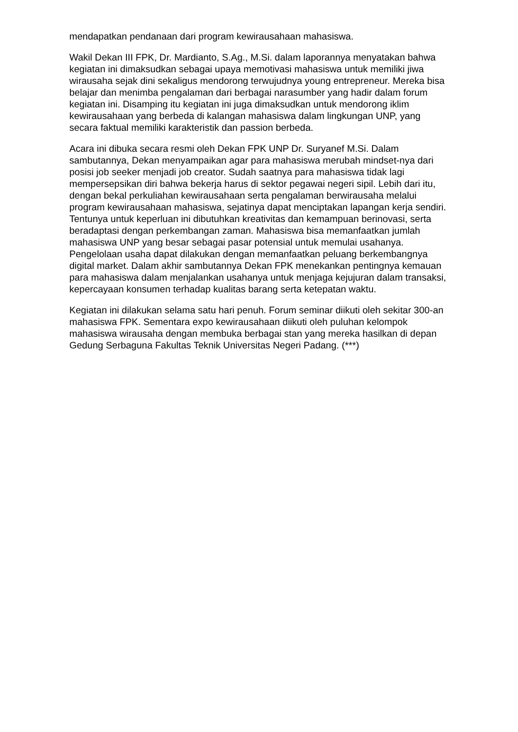mendapatkan pendanaan dari program kewirausahaan mahasiswa.
Wakil Dekan III FPK, Dr. Mardianto, S.Ag., M.Si. dalam laporannya menyatakan bahwa kegiatan ini dimaksudkan sebagai upaya memotivasi mahasiswa untuk memiliki jiwa wirausaha sejak dini sekaligus mendorong terwujudnya young entrepreneur. Mereka bisa belajar dan menimba pengalaman dari berbagai narasumber yang hadir dalam forum kegiatan ini. Disamping itu kegiatan ini juga dimaksudkan untuk mendorong iklim kewirausahaan yang berbeda di kalangan mahasiswa dalam lingkungan UNP, yang secara faktual memiliki karakteristik dan passion berbeda.
Acara ini dibuka secara resmi oleh Dekan FPK UNP Dr. Suryanef M.Si. Dalam sambutannya, Dekan menyampaikan agar para mahasiswa merubah mindset-nya dari posisi job seeker menjadi job creator. Sudah saatnya para mahasiswa tidak lagi mempersepsikan diri bahwa bekerja harus di sektor pegawai negeri sipil. Lebih dari itu, dengan bekal perkuliahan kewirausahaan serta pengalaman berwirausaha melalui program kewirausahaan mahasiswa, sejatinya dapat menciptakan lapangan kerja sendiri. Tentunya untuk keperluan ini dibutuhkan kreativitas dan kemampuan berinovasi, serta beradaptasi dengan perkembangan zaman. Mahasiswa bisa memanfaatkan jumlah mahasiswa UNP yang besar sebagai pasar potensial untuk memulai usahanya. Pengelolaan usaha dapat dilakukan dengan memanfaatkan peluang berkembangnya digital market. Dalam akhir sambutannya Dekan FPK menekankan pentingnya kemauan para mahasiswa dalam menjalankan usahanya untuk menjaga kejujuran dalam transaksi, kepercayaan konsumen terhadap kualitas barang serta ketepatan waktu.
Kegiatan ini dilakukan selama satu hari penuh. Forum seminar diikuti oleh sekitar 300-an mahasiswa FPK. Sementara expo kewirausahaan diikuti oleh puluhan kelompok mahasiswa wirausaha dengan membuka berbagai stan yang mereka hasilkan di depan Gedung Serbaguna Fakultas Teknik Universitas Negeri Padang. (***)